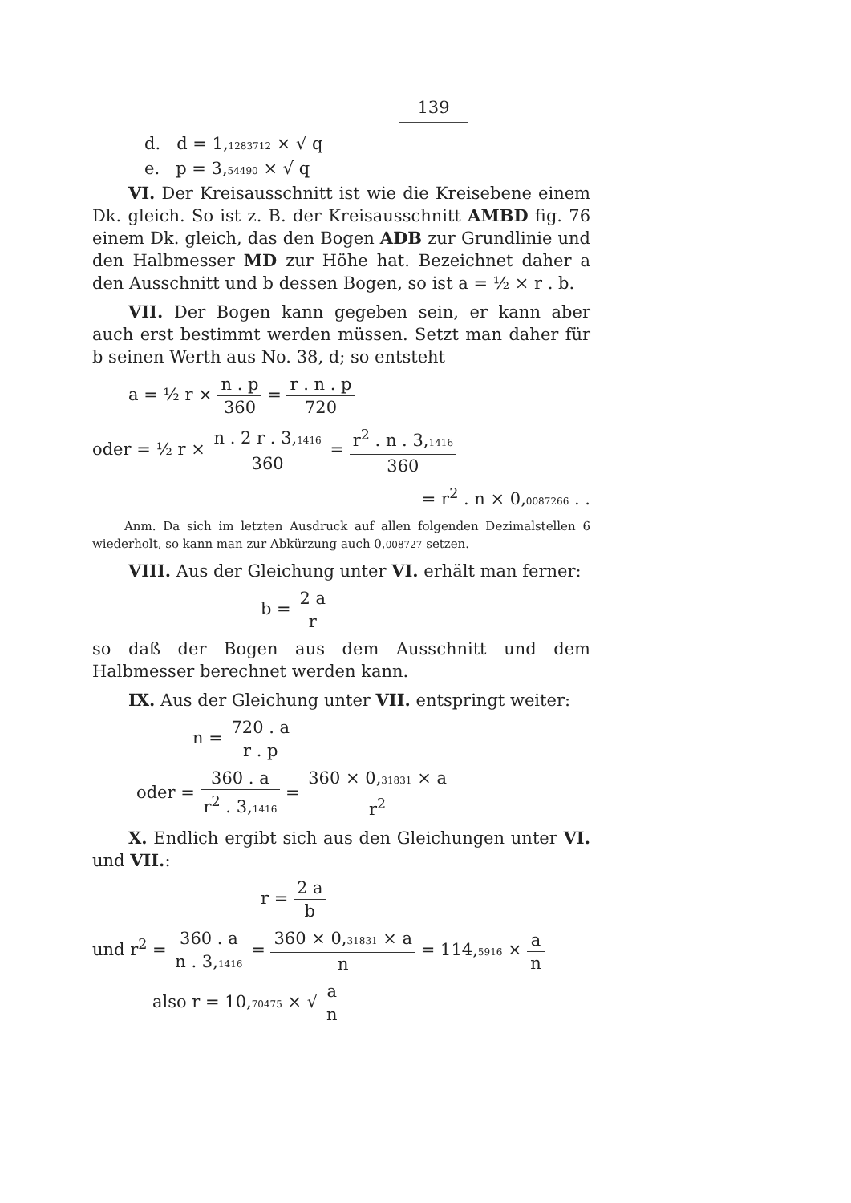139
d. d = 1,1283712 × √ q
e. p = 3,54490 × √ q
VI. Der Kreisausschnitt ist wie die Kreisebene einem Dk. gleich. So ist z. B. der Kreisausschnitt AMBD fig. 76 einem Dk. gleich, das den Bogen ADB zur Grundlinie und den Halbmesser MD zur Höhe hat. Bezeichnet daher a den Ausschnitt und b dessen Bogen, so ist a = ½ × r . b.
VII. Der Bogen kann gegeben sein, er kann aber auch erst bestimmt werden müssen. Setzt man daher für b seinen Werth aus No. 38, d; so entsteht
a = ½ r × n . p 360 = r . n . p 720
oder = ½ r × n . 2 r . 3,1416 360 = r<sup>2</sup> . n . 3,1416 360
= r<sup>2</sup> . n × 0,0087266 . .
Anm. Da sich im letzten Ausdruck auf allen folgenden Dezimalstellen 6 wiederholt, so kann man zur Abkürzung auch 0,008727 setzen.
VIII. Aus der Gleichung unter VI. erhält man ferner:
b = 2 a r
so daß der Bogen aus dem Ausschnitt und dem Halbmesser berechnet werden kann.
IX. Aus der Gleichung unter VII. entspringt weiter:
n = 720 . a r . p
oder = 360 . a r<sup>2</sup> . 3,1416 = 360 × 0,31831 × a r<sup>2</sup>
X. Endlich ergibt sich aus den Gleichungen unter VI. und VII.:
r = 2 a b
und r<sup>2</sup> = 360 . a n . 3,1416 = 360 × 0,31831 × a n = 114,5916 × a n
also r = 10,70475 × √ a n